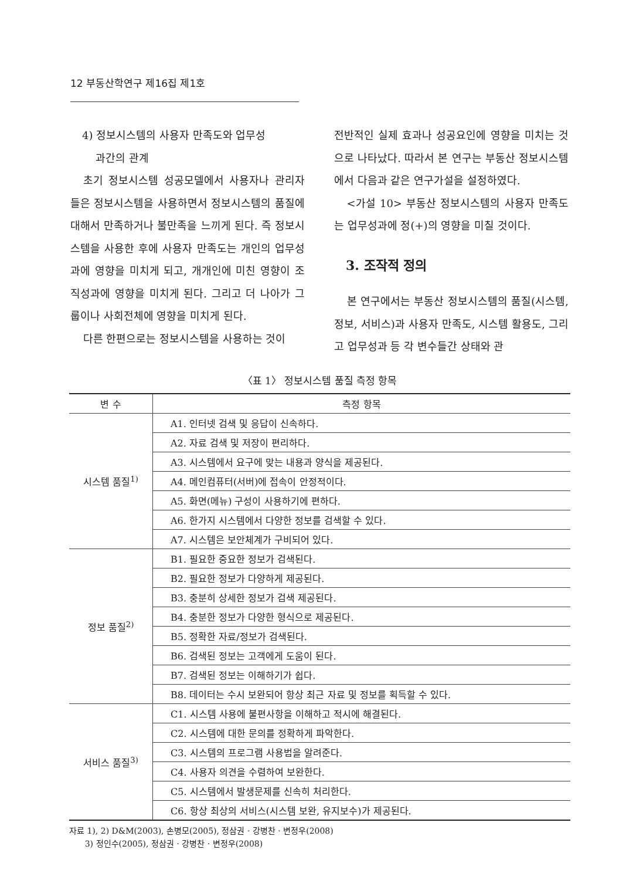12 부동산학연구 제16집 제1호
4) 정보시스템의 사용자 만족도와 업무성
과간의 관계
초기 정보시스템 성공모델에서 사용자나 관리자들은 정보시스템을 사용하면서 정보시스템의 품질에 대해서 만족하거나 불만족을 느끼게 된다. 즉 정보시스템을 사용한 후에 사용자 만족도는 개인의 업무성과에 영향을 미치게 되고, 개개인에 미친 영향이 조직성과에 영향을 미치게 된다. 그리고 더 나아가 그룹이나 사회전체에 영향을 미치게 된다.
다른 한편으로는 정보시스템을 사용하는 것이
전반적인 실제 효과나 성공요인에 영향을 미치는 것으로 나타났다. 따라서 본 연구는 부동산 정보시스템에서 다음과 같은 연구가설을 설정하였다.
<가설 10> 부동산 정보시스템의 사용자 만족도는 업무성과에 정(+)의 영향을 미칠 것이다.
3. 조작적 정의
본 연구에서는 부동산 정보시스템의 품질(시스템, 정보, 서비스)과 사용자 만족도, 시스템 활용도, 그리고 업무성과 등 각 변수들간 상태와 관
〈표 1〉 정보시스템 품질 측정 항목
| 변 수 | 측정 항목 |
| --- | --- |
| 시스템 품질<sup>1)</sup> | A1. 인터넷 검색 및 응답이 신속하다. |
| | A2. 자료 검색 및 저장이 편리하다. |
| | A3. 시스템에서 요구에 맞는 내용과 양식을 제공된다. |
| | A4. 메인컴퓨터(서버)에 접속이 안정적이다. |
| | A5. 화면(메뉴) 구성이 사용하기에 편하다. |
| | A6. 한가지 시스템에서 다양한 정보를 검색할 수 있다. |
| | A7. 시스템은 보안체계가 구비되어 있다. |
| 정보 품질<sup>2)</sup> | B1. 필요한 중요한 정보가 검색된다. |
| | B2. 필요한 정보가 다양하게 제공된다. |
| | B3. 충분히 상세한 정보가 검색 제공된다. |
| | B4. 충분한 정보가 다양한 형식으로 제공된다. |
| | B5. 정확한 자료/정보가 검색된다. |
| | B6. 검색된 정보는 고객에게 도움이 된다. |
| | B7. 검색된 정보는 이해하기가 쉽다. |
| | B8. 데이터는 수시 보완되어 항상 최근 자료 및 정보를 획득할 수 있다. |
| 서비스 품질<sup>3)</sup> | C1. 시스템 사용에 불편사항을 이해하고 적시에 해결된다. |
| | C2. 시스템에 대한 문의를 정확하게 파악한다. |
| | C3. 시스템의 프로그램 사용법을 알려준다. |
| | C4. 사용자 의견을 수렴하여 보완한다. |
| | C5. 시스템에서 발생문제를 신속히 처리한다. |
| | C6. 항상 최상의 서비스(시스템 보완, 유지보수)가 제공된다. |
자료 1), 2) D&M(2003), 손병모(2005), 정삼권 · 강병찬 · 변정우(2008)
3) 정인수(2005), 정삼권 · 강병찬 · 변정우(2008)